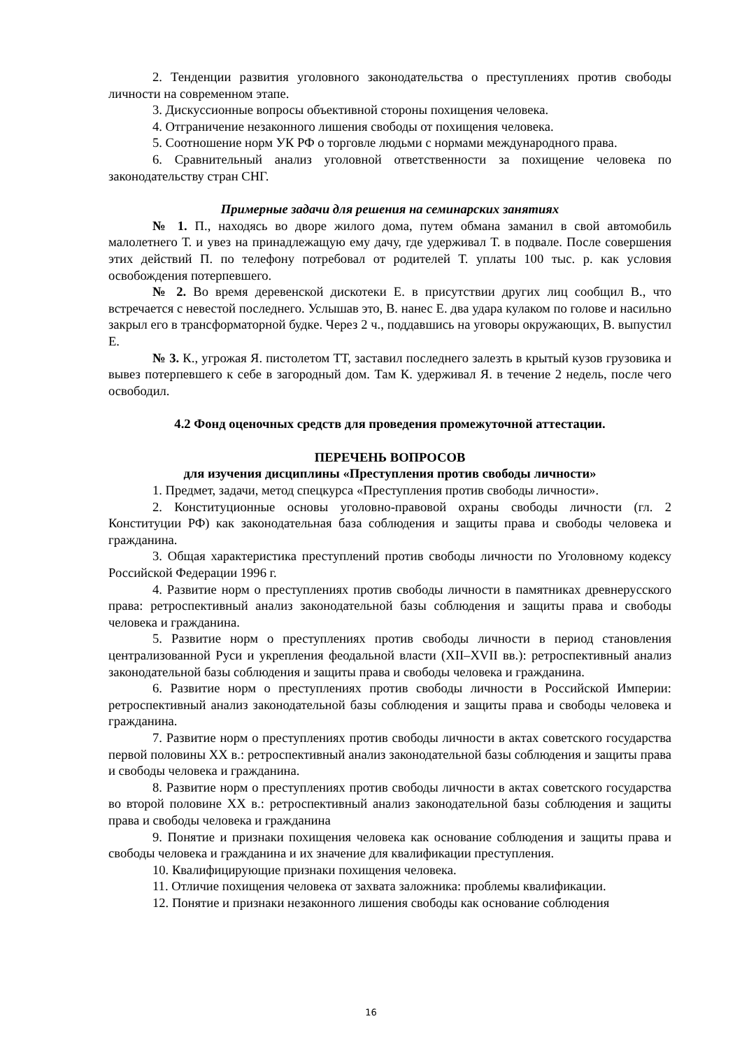2. Тенденции развития уголовного законодательства о преступлениях против свободы личности на современном этапе.
3. Дискуссионные вопросы объективной стороны похищения человека.
4. Отграничение незаконного лишения свободы от похищения человека.
5. Соотношение норм УК РФ о торговле людьми с нормами международного права.
6. Сравнительный анализ уголовной ответственности за похищение человека по законодательству стран СНГ.
Примерные задачи для решения на семинарских занятиях
№ 1. П., находясь во дворе жилого дома, путем обмана заманил в свой автомобиль малолетнего Т. и увез на принадлежащую ему дачу, где удерживал Т. в подвале. После совершения этих действий П. по телефону потребовал от родителей Т. уплаты 100 тыс. р. как условия освобождения потерпевшего.
№ 2. Во время деревенской дискотеки Е. в присутствии других лиц сообщил В., что встречается с невестой последнего. Услышав это, В. нанес Е. два удара кулаком по голове и насильно закрыл его в трансформаторной будке. Через 2 ч., поддавшись на уговоры окружающих, В. выпустил Е.
№ 3. К., угрожая Я. пистолетом ТТ, заставил последнего залезть в крытый кузов грузовика и вывез потерпевшего к себе в загородный дом. Там К. удерживал Я. в течение 2 недель, после чего освободил.
4.2 Фонд оценочных средств для проведения промежуточной аттестации.
ПЕРЕЧЕНЬ ВОПРОСОВ
для изучения дисциплины «Преступления против свободы личности»
1. Предмет, задачи, метод спецкурса «Преступления против свободы личности».
2. Конституционные основы уголовно-правовой охраны свободы личности (гл. 2 Конституции РФ) как законодательная база соблюдения и защиты права и свободы человека и гражданина.
3. Общая характеристика преступлений против свободы личности по Уголовному кодексу Российской Федерации 1996 г.
4. Развитие норм о преступлениях против свободы личности в памятниках древнерусского права: ретроспективный анализ законодательной базы соблюдения и защиты права и свободы человека и гражданина.
5. Развитие норм о преступлениях против свободы личности в период становления централизованной Руси и укрепления феодальной власти (XII–XVII вв.): ретроспективный анализ законодательной базы соблюдения и защиты права и свободы человека и гражданина.
6. Развитие норм о преступлениях против свободы личности в Российской Империи: ретроспективный анализ законодательной базы соблюдения и защиты права и свободы человека и гражданина.
7. Развитие норм о преступлениях против свободы личности в актах советского государства первой половины XX в.: ретроспективный анализ законодательной базы соблюдения и защиты права и свободы человека и гражданина.
8. Развитие норм о преступлениях против свободы личности в актах советского государства во второй половине XX в.: ретроспективный анализ законодательной базы соблюдения и защиты права и свободы человека и гражданина
9. Понятие и признаки похищения человека как основание соблюдения и защиты права и свободы человека и гражданина и их значение для квалификации преступления.
10. Квалифицирующие признаки похищения человека.
11. Отличие похищения человека от захвата заложника: проблемы квалификации.
12. Понятие и признаки незаконного лишения свободы как основание соблюдения
16